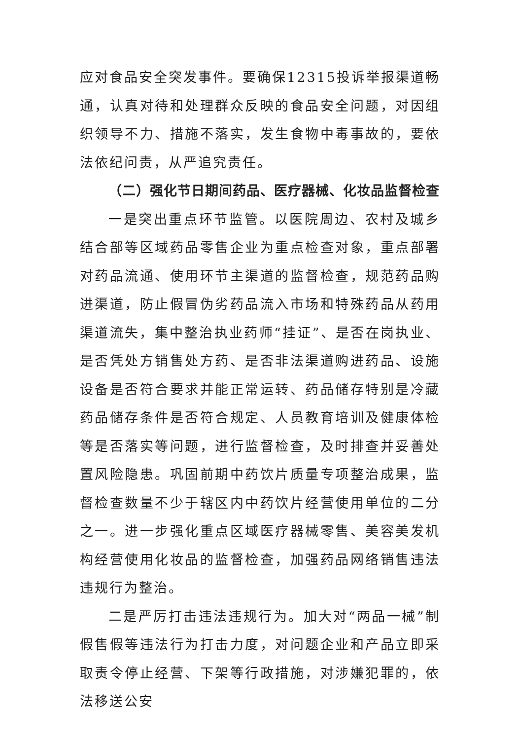应对食品安全突发事件。要确保12315投诉举报渠道畅通，认真对待和处理群众反映的食品安全问题，对因组织领导不力、措施不落实，发生食物中毒事故的，要依法依纪问责，从严追究责任。
（二）强化节日期间药品、医疗器械、化妆品监督检查
一是突出重点环节监管。以医院周边、农村及城乡结合部等区域药品零售企业为重点检查对象，重点部署对药品流通、使用环节主渠道的监督检查，规范药品购进渠道，防止假冒伪劣药品流入市场和特殊药品从药用渠道流失，集中整治执业药师“挂证”、是否在岗执业、是否凭处方销售处方药、是否非法渠道购进药品、设施设备是否符合要求并能正常运转、药品储存特别是冷藏药品储存条件是否符合规定、人员教育培训及健康体检等是否落实等问题，进行监督检查，及时排查并妥善处置风险隐患。巩固前期中药饮片质量专项整治成果，监督检查数量不少于辖区内中药饮片经营使用单位的二分之一。进一步强化重点区域医疗器械零售、美容美发机构经营使用化妆品的监督检查，加强药品网络销售违法违规行为整治。
二是严厉打击违法违规行为。加大对“两品一械”制假售假等违法行为打击力度，对问题企业和产品立即采取责令停止经营、下架等行政措施，对涉嫌犯罪的，依法移送公安